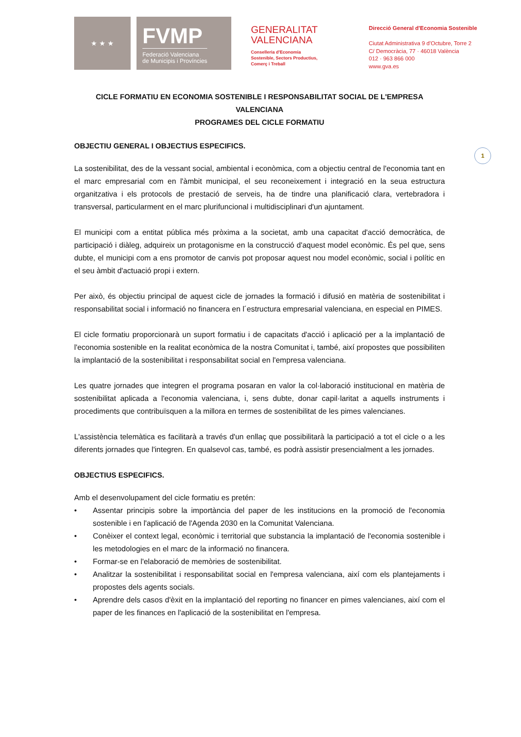★ ★ ★
FVMP
Federació Valenciana
de Municipis i Províncies
GENERALITAT
VALENCIANA
Conselleria d'Economia
Sostenible, Sectors Productius,
Comerç i Treball
Direcció General d'Economia Sostenible
Ciutat Administrativa 9 d'Octubre, Torre 2
C/ Democràcia, 77 · 46018 València
012 · 963 866 000
www.gva.es
1
CICLE FORMATIU EN ECONOMIA SOSTENIBLE I RESPONSABILITAT SOCIAL DE L'EMPRESA VALENCIANA
PROGRAMES DEL CICLE FORMATIU
OBJECTIU GENERAL I OBJECTIUS ESPECIFICS.
La sostenibilitat, des de la vessant social, ambiental i econòmica, com a objectiu central de l'economia tant en el marc empresarial com en l'àmbit municipal, el seu reconeixement i integració en la seua estructura organitzativa i els protocols de prestació de serveis, ha de tindre una planificació clara, vertebradora i transversal, particularment en el marc plurifuncional i multidisciplinari d'un ajuntament.
El municipi com a entitat pública més pròxima a la societat, amb una capacitat d'acció democràtica, de participació i diàleg, adquireix un protagonisme en la construcció d'aquest model econòmic. És pel que, sens dubte, el municipi com a ens promotor de canvis pot proposar aquest nou model econòmic, social i polític en el seu àmbit d'actuació propi i extern.
Per això, és objectiu principal de aquest cicle de jornades la formació i difusió en matèria de sostenibilitat i responsabilitat social i informació no financera en l´estructura empresarial valenciana, en especial en PIMES.
El cicle formatiu proporcionarà un suport formatiu i de capacitats d'acció i aplicació per a la implantació de l'economia sostenible en la realitat econòmica de la nostra Comunitat i, també, així propostes que possibiliten la implantació de la sostenibilitat i responsabilitat social en l'empresa valenciana.
Les quatre jornades que integren el programa posaran en valor la col·laboració institucional en matèria de sostenibilitat aplicada a l'economia valenciana, i, sens dubte, donar capil·laritat a aquells instruments i procediments que contribuïsquen a la millora en termes de sostenibilitat de les pimes valencianes.
L'assistència telemàtica es facilitarà a través d'un enllaç que possibilitarà la participació a tot el cicle o a les diferents jornades que l'integren. En qualsevol cas, també, es podrà assistir presencialment a les jornades.
OBJECTIUS ESPECIFICS.
Amb el desenvolupament del cicle formatiu es pretén:
• Assentar principis sobre la importància del paper de les institucions en la promoció de l'economia sostenible i en l'aplicació de l'Agenda 2030 en la Comunitat Valenciana.
• Conèixer el context legal, econòmic i territorial que substancia la implantació de l'economia sostenible i les metodologies en el marc de la informació no financera.
• Formar-se en l'elaboració de memòries de sostenibilitat.
• Analitzar la sostenibilitat i responsabilitat social en l'empresa valenciana, així com els plantejaments i propostes dels agents socials.
• Aprendre dels casos d'èxit en la implantació del reporting no financer en pimes valencianes, així com el paper de les finances en l'aplicació de la sostenibilitat en l'empresa.